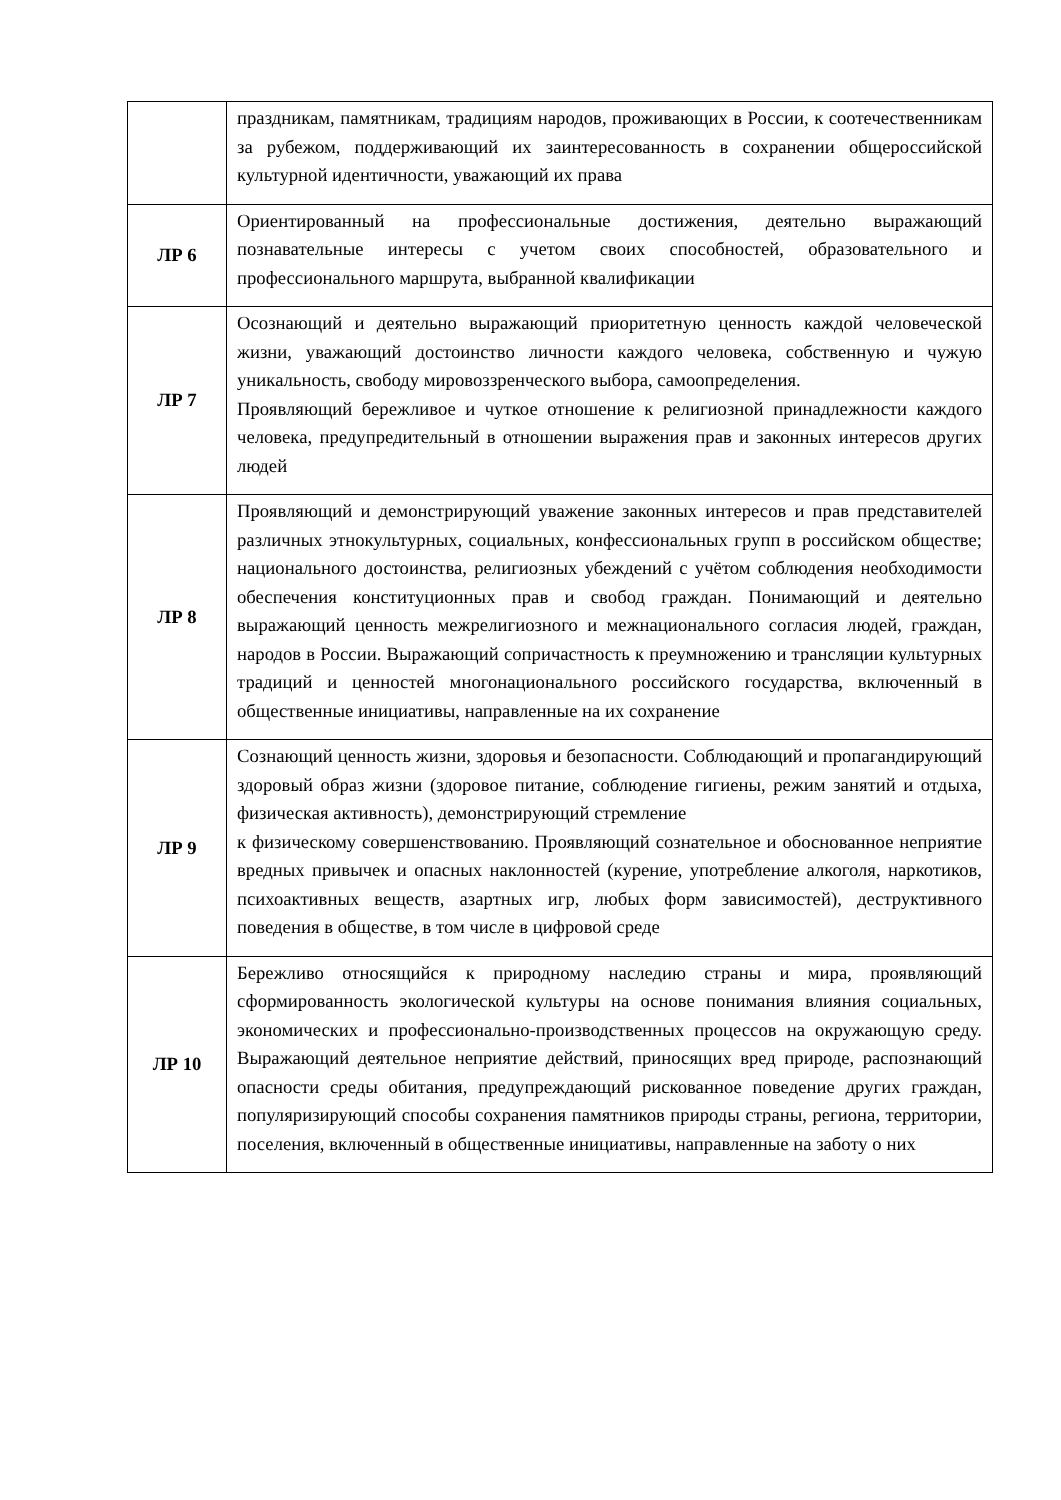| | праздникам, памятникам, традициям народов, проживающих в России, к соотечественникам за рубежом, поддерживающий их заинтересованность в сохранении общероссийской культурной идентичности, уважающий их права |
| ЛР 6 | Ориентированный на профессиональные достижения, деятельно выражающий познавательные интересы с учетом своих способностей, образовательного и профессионального маршрута, выбранной квалификации |
| ЛР 7 | Осознающий и деятельно выражающий приоритетную ценность каждой человеческой жизни, уважающий достоинство личности каждого человека, собственную и чужую уникальность, свободу мировоззренческого выбора, самоопределения. Проявляющий бережливое и чуткое отношение к религиозной принадлежности каждого человека, предупредительный в отношении выражения прав и законных интересов других людей |
| ЛР 8 | Проявляющий и демонстрирующий уважение законных интересов и прав представителей различных этнокультурных, социальных, конфессиональных групп в российском обществе; национального достоинства, религиозных убеждений с учётом соблюдения необходимости обеспечения конституционных прав и свобод граждан. Понимающий и деятельно выражающий ценность межрелигиозного и межнационального согласия людей, граждан, народов в России. Выражающий сопричастность к преумножению и трансляции культурных традиций и ценностей многонационального российского государства, включенный в общественные инициативы, направленные на их сохранение |
| ЛР 9 | Сознающий ценность жизни, здоровья и безопасности. Соблюдающий и пропагандирующий здоровый образ жизни (здоровое питание, соблюдение гигиены, режим занятий и отдыха, физическая активность), демонстрирующий стремление к физическому совершенствованию. Проявляющий сознательное и обоснованное неприятие вредных привычек и опасных наклонностей (курение, употребление алкоголя, наркотиков, психоактивных веществ, азартных игр, любых форм зависимостей), деструктивного поведения в обществе, в том числе в цифровой среде |
| ЛР 10 | Бережливо относящийся к природному наследию страны и мира, проявляющий сформированность экологической культуры на основе понимания влияния социальных, экономических и профессионально-производственных процессов на окружающую среду. Выражающий деятельное неприятие действий, приносящих вред природе, распознающий опасности среды обитания, предупреждающий рискованное поведение других граждан, популяризирующий способы сохранения памятников природы страны, региона, территории, поселения, включенный в общественные инициативы, направленные на заботу о них |